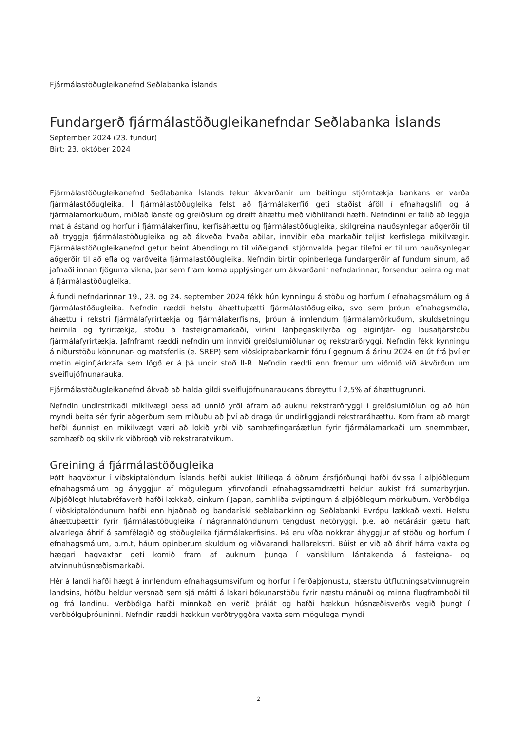Fjármálastöðugleikanefnd Seðlabanka Íslands
Fundargerð fjármálastöðugleikanefndar Seðlabanka Íslands
September 2024 (23. fundur)
Birt: 23. október 2024
Fjármálastöðugleikanefnd Seðlabanka Íslands tekur ákvarðanir um beitingu stjórntækja bankans er varða fjármálastöðugleika. Í fjármálastöðugleika felst að fjármálakerfið geti staðist áföll í efnahagslífi og á fjármálamörkuðum, miðlað lánsfé og greiðslum og dreift áhættu með viðhlítandi hætti. Nefndinni er falið að leggja mat á ástand og horfur í fjármálakerfinu, kerfisáhættu og fjármálastöðugleika, skilgreina nauðsynlegar aðgerðir til að tryggja fjármálastöðugleika og að ákveða hvaða aðilar, innviðir eða markaðir teljist kerfislega mikilvægir. Fjármálastöðugleikanefnd getur beint ábendingum til viðeigandi stjórnvalda þegar tilefni er til um nauðsynlegar aðgerðir til að efla og varðveita fjármálastöðugleika. Nefndin birtir opinberlega fundargerðir af fundum sínum, að jafnaði innan fjögurra vikna, þar sem fram koma upplýsingar um ákvarðanir nefndarinnar, forsendur þeirra og mat á fjármálastöðugleika.
Á fundi nefndarinnar 19., 23. og 24. september 2024 fékk hún kynningu á stöðu og horfum í efnahagsmálum og á fjármálastöðugleika. Nefndin ræddi helstu áhættuþætti fjármálastöðugleika, svo sem þróun efnahagsmála, áhættu í rekstri fjármálafyrirtækja og fjármálakerfisins, þróun á innlendum fjármálamörkuðum, skuldsetningu heimila og fyrirtækja, stöðu á fasteignamarkaði, virkni lánþegaskilyrða og eiginfjár- og lausafjárstöðu fjármálafyrirtækja. Jafnframt ræddi nefndin um innviði greiðslumiðlunar og rekstraröryggi. Nefndin fékk kynningu á niðurstöðu könnunar- og matsferlis (e. SREP) sem viðskiptabankarnir fóru í gegnum á árinu 2024 en út frá því er metin eiginfjárkrafa sem lögð er á þá undir stoð II-R. Nefndin ræddi enn fremur um viðmið við ákvörðun um sveiflujöfnunarauka.
Fjármálastöðugleikanefnd ákvað að halda gildi sveiflujöfnunaraukans óbreyttu í 2,5% af áhættugrunni.
Nefndin undirstrikaði mikilvægi þess að unnið yrði áfram að auknu rekstraröryggi í greiðslumiðlun og að hún myndi beita sér fyrir aðgerðum sem miðuðu að því að draga úr undirliggjandi rekstraráhættu. Kom fram að margt hefði áunnist en mikilvægt væri að lokið yrði við samhæfingaráætlun fyrir fjármálamarkaði um snemmbær, samhæfð og skilvirk viðbrögð við rekstraratvikum.
Greining á fjármálastöðugleika
Þótt hagvöxtur í viðskiptalöndum Íslands hefði aukist lítillega á öðrum ársfjórðungi hafði óvissa í alþjóðlegum efnahagsmálum og áhyggjur af mögulegum yfirvofandi efnahagssamdrætti heldur aukist frá sumarbyrjun. Alþjóðlegt hlutabréfaverð hafði lækkað, einkum í Japan, samhliða sviptingum á alþjóðlegum mörkuðum. Verðbólga í viðskiptalöndunum hafði enn hjaðnað og bandaríski seðlabankinn og Seðlabanki Evrópu lækkað vexti. Helstu áhættuþættir fyrir fjármálastöðugleika í nágrannalöndunum tengdust netöryggi, þ.e. að netárásir gætu haft alvarlega áhrif á samfélagið og stöðugleika fjármálakerfisins. Þá eru víða nokkrar áhyggjur af stöðu og horfum í efnahagsmálum, þ.m.t, háum opinberum skuldum og viðvarandi hallarekstri. Búist er við að áhrif hárra vaxta og hægari hagvaxtar geti komið fram af auknum þunga í vanskilum lántakenda á fasteigna- og atvinnuhúsnæðismarkaði.
Hér á landi hafði hægt á innlendum efnahagsumsvifum og horfur í ferðaþjónustu, stærstu útflutningsatvinnugrein landsins, höfðu heldur versnað sem sjá mátti á lakari bókunarstöðu fyrir næstu mánuði og minna flugframboði til og frá landinu. Verðbólga hafði minnkað en verið þrálát og hafði hækkun húsnæðisverðs vegið þungt í verðbólguþróuninni. Nefndin ræddi hækkun verðtryggðra vaxta sem mögulega myndi
2